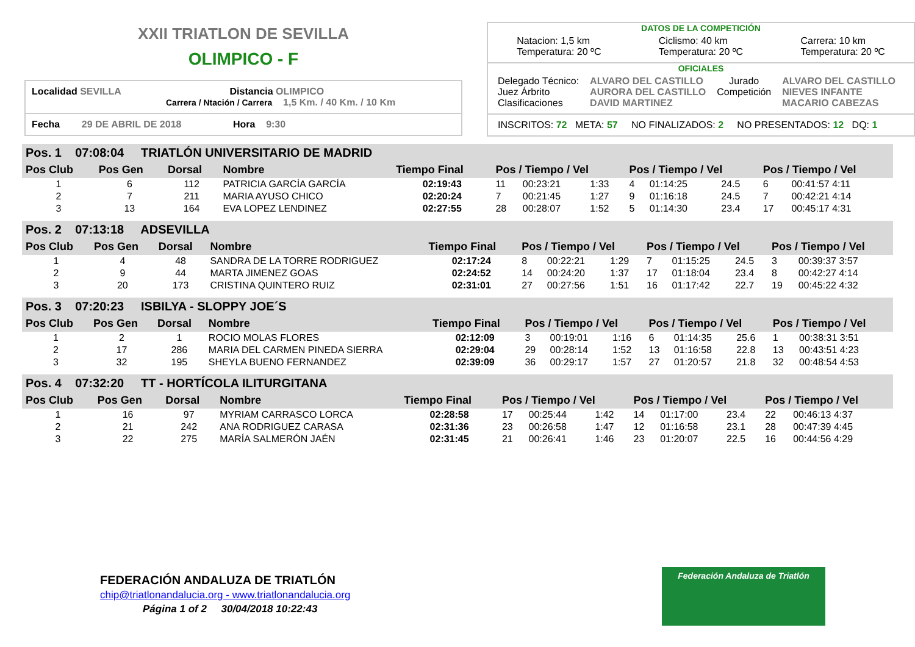XXII TRIATLON DE SEVILLA
OLIMPICO - F
Localidad SEVILLA Distancia OLIMPICO
Carrera / Ntación / Carrera 1,5 Km. / 40 Km. / 10 Km
Fecha 29 DE ABRIL DE 2018 Hora 9:30
DATOS DE LA COMPETICIÓN
Natacion: 1,5 km
Temperatura: 20 ºC
Ciclismo: 40 km
Temperatura: 20 ºC
Carrera: 10 km
Temperatura: 20 ºC
OFICIALES
Delegado Técnico:
Juez Árbrito
Clasificaciones
ALVARO DEL CASTILLO
AURORA DEL CASTILLO
DAVID MARTINEZ
Jurado
Competición
ALVARO DEL CASTILLO
NIEVES INFANTE
MACARIO CABEZAS
INSCRITOS: 72 META: 57 NO FINALIZADOS: 2 NO PRESENTADOS: 12 DQ: 1
| Pos. 1 07:08:04 TRIATLÓN UNIVERSITARIO DE MADRID | | | | | | | | | | | | |
| | Pos Club | Pos Gen | Dorsal | Nombre | Tiempo Final | Pos / Tiempo / Vel | | | Pos / Tiempo / Vel | | | Pos / Tiempo / Vel |
| 1 | 6 | 112 | PATRICIA GARCÍA GARCÍA | 02:19:43 | 11 | 00:23:21 | 1:33 | 4 | 01:14:25 | 24.5 | 6 | 00:41:57 4:11 |
| 2 | 7 | 211 | MARIA AYUSO CHICO | 02:20:24 | 7 | 00:21:45 | 1:27 | 9 | 01:16:18 | 24.5 | 7 | 00:42:21 4:14 |
| 3 | 13 | 164 | EVA LOPEZ LENDINEZ | 02:27:55 | 28 | 00:28:07 | 1:52 | 5 | 01:14:30 | 23.4 | 17 | 00:45:17 4:31 |
| Pos. 2 07:13:18 ADSEVILLA | | | | | | | | | | | | |
| Pos Club | Pos Gen | Dorsal | Nombre | Tiempo Final | Pos / Tiempo / Vel | | | Pos / Tiempo / Vel | | | Pos / Tiempo / Vel | |
| 1 | 4 | 48 | SANDRA DE LA TORRE RODRIGUEZ | 02:17:24 | 8 | 00:22:21 | 1:29 | 7 | 01:15:25 | 24.5 | 3 | 00:39:37 3:57 |
| 2 | 9 | 44 | MARTA JIMENEZ GOAS | 02:24:52 | 14 | 00:24:20 | 1:37 | 17 | 01:18:04 | 23.4 | 8 | 00:42:27 4:14 |
| 3 | 20 | 173 | CRISTINA QUINTERO RUIZ | 02:31:01 | 27 | 00:27:56 | 1:51 | 16 | 01:17:42 | 22.7 | 19 | 00:45:22 4:32 |
| Pos. 3 07:20:23 ISBILYA - SLOPPY JOE´S | | | | | | | | | | | | |
| Pos Club | Pos Gen | Dorsal | Nombre | Tiempo Final | Pos / Tiempo / Vel | | | Pos / Tiempo / Vel | | | Pos / Tiempo / Vel | |
| 1 | 2 | 1 | ROCIO MOLAS FLORES | 02:12:09 | 3 | 00:19:01 | 1:16 | 6 | 01:14:35 | 25.6 | 1 | 00:38:31 3:51 |
| 2 | 17 | 286 | MARIA DEL CARMEN PINEDA SIERRA | 02:29:04 | 29 | 00:28:14 | 1:52 | 13 | 01:16:58 | 22.8 | 13 | 00:43:51 4:23 |
| 3 | 32 | 195 | SHEYLA BUENO FERNANDEZ | 02:39:09 | 36 | 00:29:17 | 1:57 | 27 | 01:20:57 | 21.8 | 32 | 00:48:54 4:53 |
| Pos. 4 07:32:20 TT - HORTÍCOLA ILITURGITANA | | | | | | | | | | | | |
| Pos Club | Pos Gen | Dorsal | Nombre | Tiempo Final | Pos / Tiempo / Vel | | | Pos / Tiempo / Vel | | | Pos / Tiempo / Vel | |
| 1 | 16 | 97 | MYRIAM CARRASCO LORCA | 02:28:58 | 17 | 00:25:44 | 1:42 | 14 | 01:17:00 | 23.4 | 22 | 00:46:13 4:37 |
| 2 | 21 | 242 | ANA RODRIGUEZ CARASA | 02:31:36 | 23 | 00:26:58 | 1:47 | 12 | 01:16:58 | 23.1 | 28 | 00:47:39 4:45 |
| 3 | 22 | 275 | MARÍA SALMERÓN JAÉN | 02:31:45 | 21 | 00:26:41 | 1:46 | 23 | 01:20:07 | 22.5 | 16 | 00:44:56 4:29 |
FEDERACIÓN ANDALUZA DE TRIATLÓN
chip@triatlonandalucia.org - www.triatlonandalucia.org
Página 1 of 2 30/04/2018 10:22:43
Federación Andaluza de Triatlón